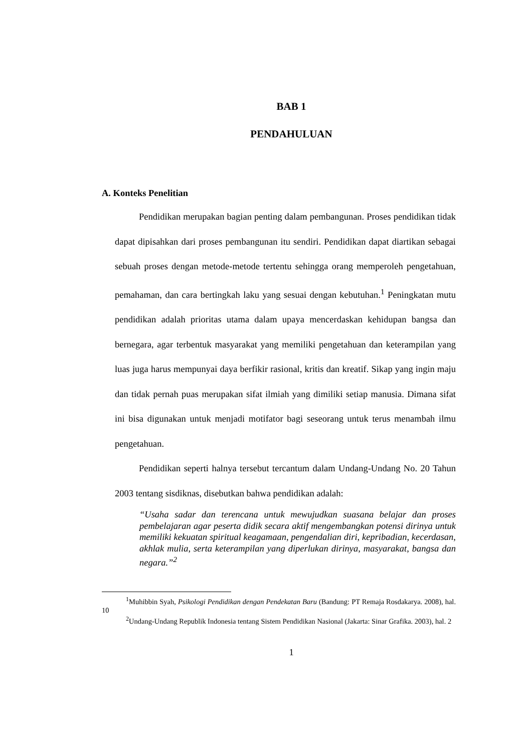BAB 1
PENDAHULUAN
A. Konteks Penelitian
Pendidikan merupakan bagian penting dalam pembangunan. Proses pendidikan tidak dapat dipisahkan dari proses pembangunan itu sendiri. Pendidikan dapat diartikan sebagai sebuah proses dengan metode-metode tertentu sehingga orang memperoleh pengetahuan, pemahaman, dan cara bertingkah laku yang sesuai dengan kebutuhan.<sup>1</sup> Peningkatan mutu pendidikan adalah prioritas utama dalam upaya mencerdaskan kehidupan bangsa dan bernegara, agar terbentuk masyarakat yang memiliki pengetahuan dan keterampilan yang luas juga harus mempunyai daya berfikir rasional, kritis dan kreatif. Sikap yang ingin maju dan tidak pernah puas merupakan sifat ilmiah yang dimiliki setiap manusia. Dimana sifat ini bisa digunakan untuk menjadi motifator bagi seseorang untuk terus menambah ilmu pengetahuan.
Pendidikan seperti halnya tersebut tercantum dalam Undang-Undang No. 20 Tahun 2003 tentang sisdiknas, disebutkan bahwa pendidikan adalah:
“Usaha sadar dan terencana untuk mewujudkan suasana belajar dan proses pembelajaran agar peserta didik secara aktif mengembangkan potensi dirinya untuk memiliki kekuatan spiritual keagamaan, pengendalian diri, kepribadian, kecerdasan, akhlak mulia, serta keterampilan yang diperlukan dirinya, masyarakat, bangsa dan negara.”<sup>2</sup>
<sup>1</sup> Muhibbin Syah, Psikologi Pendidikan dengan Pendekatan Baru (Bandung: PT Remaja Rosdakarya. 2008), hal. 10
<sup>2</sup> Undang-Undang Republik Indonesia tentang Sistem Pendidikan Nasional (Jakarta: Sinar Grafika. 2003), hal. 2
1